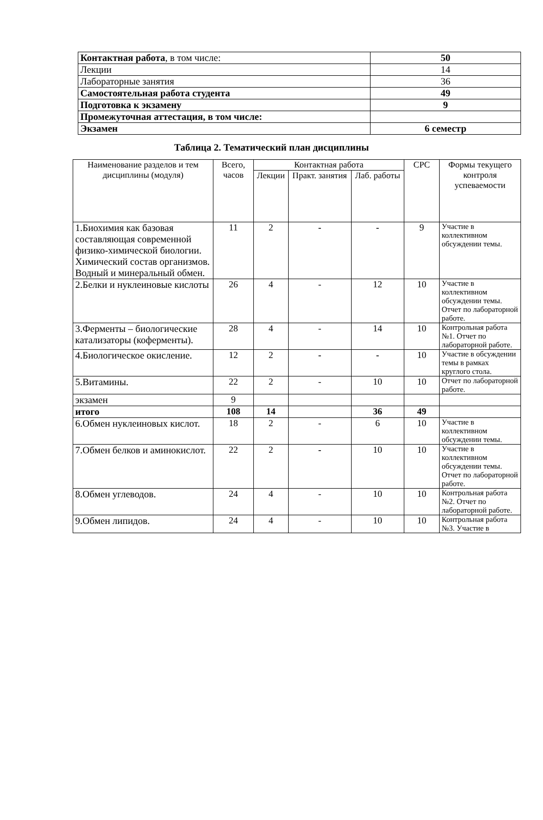| Контактная работа , в том числе: | 50 |
| Лекции | 14 |
| Лабораторные занятия | 36 |
| Самостоятельная работа студента | 49 |
| Подготовка к экзамену | 9 |
| Промежуточная аттестация, в том числе: | |
| Экзамен | 6 семестр |
Таблица 2. Тематический план дисциплины
| Наименование разделов и тем дисциплины (модуля) | Всего, часов | Контактная работа | | | СРС | Формы текущего контроля успеваемости |
| --- | --- | --- | --- | --- | --- | --- |
| | | Лекции | Практ. занятия | Лаб. работы | | |
| 1.Биохимия как базовая составляющая современной физико-химической биологии. Химический состав организмов. Водный и минеральный обмен. | 11 | 2 | - | - | 9 | Участие в коллективном обсуждении темы. |
| 2.Белки и нуклеиновые кислоты | 26 | 4 | - | 12 | 10 | Участие в коллективном обсуждении темы. Отчет по лабораторной работе. |
| 3.Ферменты – биологические катализаторы (коферменты). | 28 | 4 | - | 14 | 10 | Контрольная работа №1. Отчет по лабораторной работе. |
| 4.Биологическое окисление. | 12 | 2 | - | - | 10 | Участие в обсуждении темы в рамках круглого стола. |
| 5.Витамины. | 22 | 2 | - | 10 | 10 | Отчет по лабораторной работе. |
| экзамен | 9 | | | | | |
| итого | 108 | 14 | | 36 | 49 | |
| 6.Обмен нуклеиновых кислот. | 18 | 2 | - | 6 | 10 | Участие в коллективном обсуждении темы. |
| 7.Обмен белков и аминокислот. | 22 | 2 | - | 10 | 10 | Участие в коллективном обсуждении темы. Отчет по лабораторной работе. |
| 8.Обмен углеводов. | 24 | 4 | - | 10 | 10 | Контрольная работа №2. Отчет по лабораторной работе. |
| 9.Обмен липидов. | 24 | 4 | - | 10 | 10 | Контрольная работа №3. Участие в |